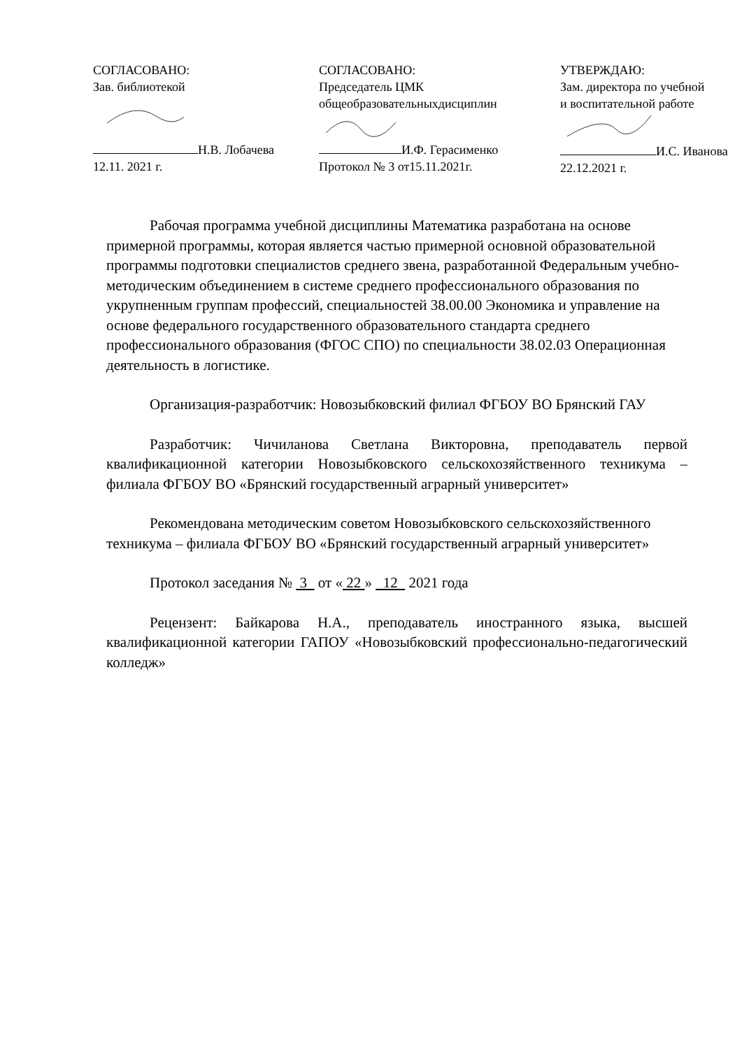СОГЛАСОВАНО:
Зав. библиотекой
Н.В. Лобачева
12.11. 2021 г.
СОГЛАСОВАНО:
Председатель ЦМК
общеобразовательныхдисциплин
И.Ф. Герасименко
Протокол № 3 от15.11.2021г.
УТВЕРЖДАЮ:
Зам. директора по учебной
и воспитательной работе
И.С. Иванова
22.12.2021 г.
Рабочая программа учебной дисциплины Математика разработана на основе примерной программы, которая является частью примерной основной образовательной программы подготовки специалистов среднего звена, разработанной Федеральным учебно-методическим объединением в системе среднего профессионального образования по укрупненным группам профессий, специальностей 38.00.00 Экономика и управление на основе федерального государственного образовательного стандарта среднего профессионального образования (ФГОС СПО) по специальности 38.02.03 Операционная деятельность в логистике.
Организация-разработчик: Новозыбковский филиал ФГБОУ ВО Брянский ГАУ
Разработчик: Чичиланова Светлана Викторовна, преподаватель первой квалификационной категории Новозыбковского сельскохозяйственного техникума – филиала ФГБОУ ВО «Брянский государственный аграрный университет»
Рекомендована методическим советом Новозыбковского сельскохозяйственного техникума – филиала ФГБОУ ВО «Брянский государственный аграрный университет»
Протокол заседания № 3 от « 22 » 12 2021 года
Рецензент: Байкарова Н.А., преподаватель иностранного языка, высшей квалификационной категории ГАПОУ «Новозыбковский профессионально-педагогический колледж»